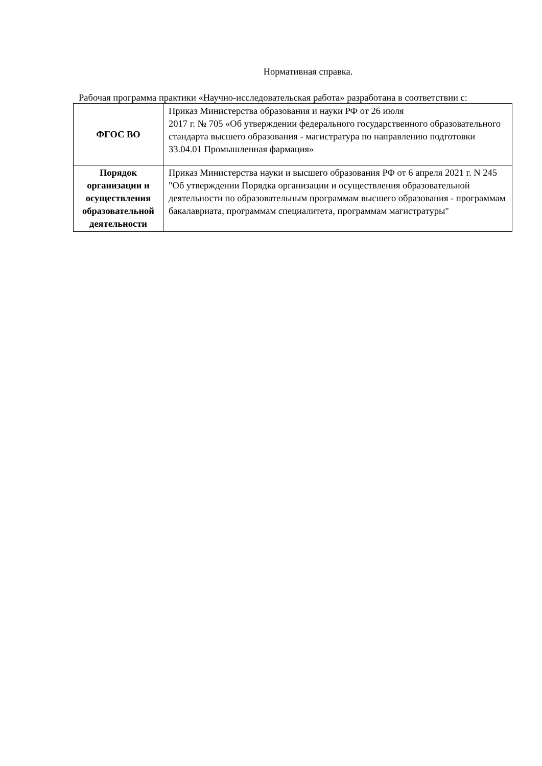Нормативная справка.
Рабочая программа практики «Научно-исследовательская работа» разработана в соответствии с:
| ФГОС ВО | Приказ Министерства образования и науки РФ от 26 июля 2017 г. № 705 «Об утверждении федерального государственного образовательного стандарта высшего образования - магистратура по направлению подготовки 33.04.01 Промышленная фармация» |
| Порядок организации и осуществления образовательной деятельности | Приказ Министерства науки и высшего образования РФ от 6 апреля 2021 г. N 245 "Об утверждении Порядка организации и осуществления образовательной деятельности по образовательным программам высшего образования - программам бакалавриата, программам специалитета, программам магистратуры" |